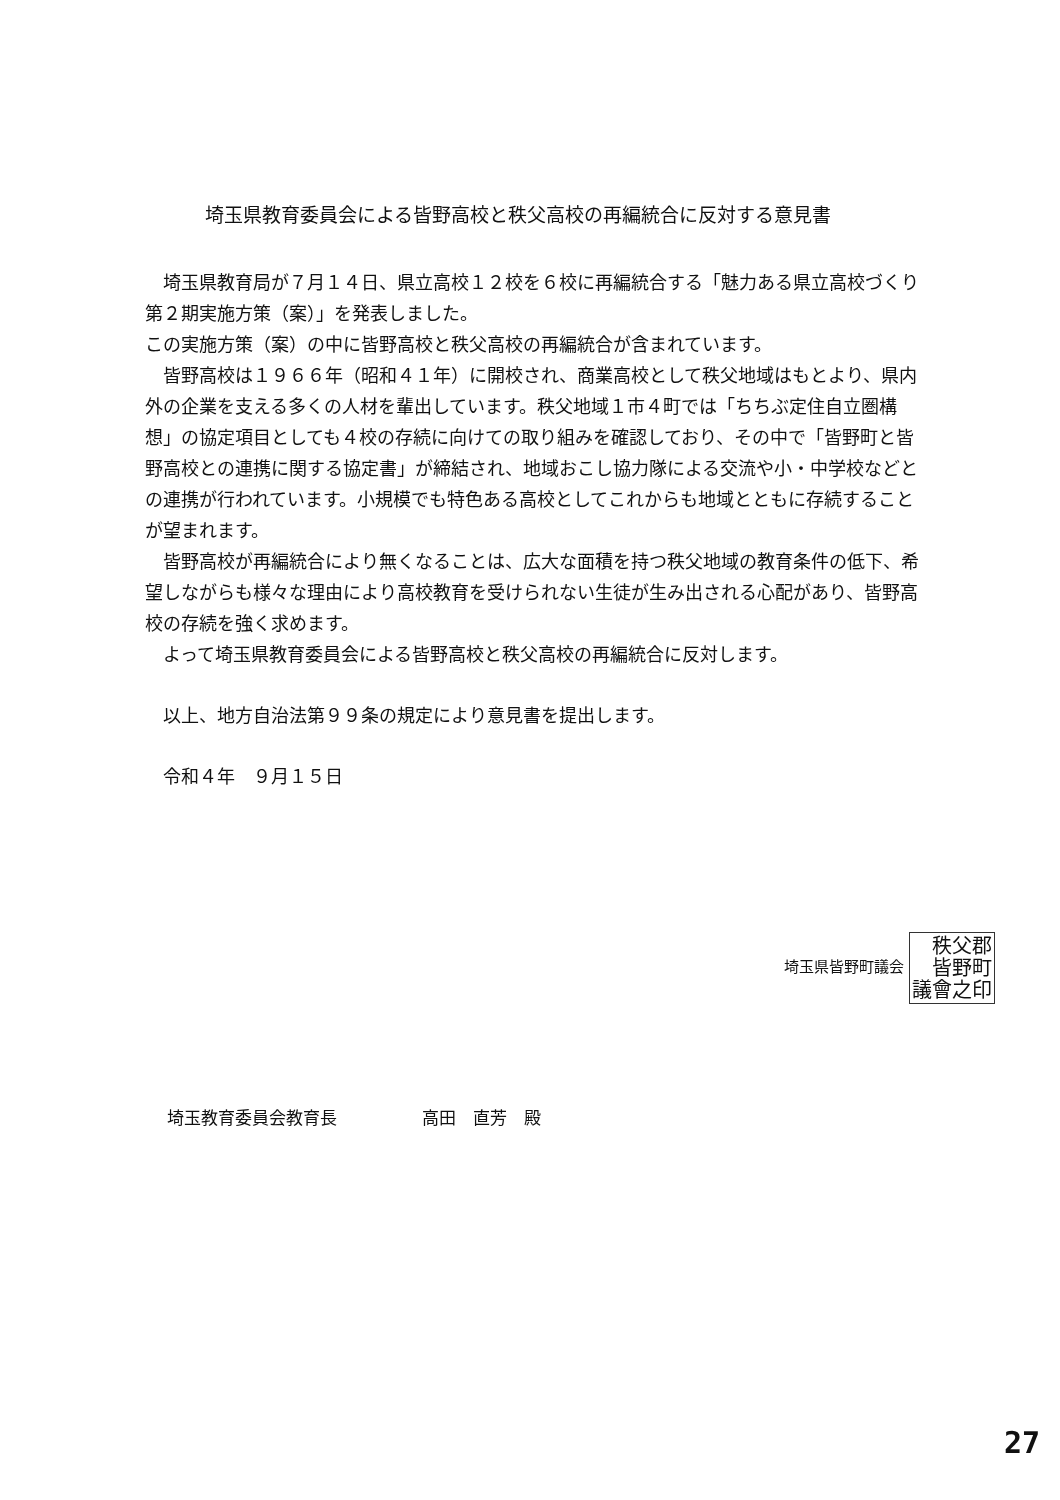埼玉県教育委員会による皆野高校と秩父高校の再編統合に反対する意見書
　埼玉県教育局が７月１４日、県立高校１２校を６校に再編統合する「魅力ある県立高校づくり第２期実施方策（案）」を発表しました。
この実施方策（案）の中に皆野高校と秩父高校の再編統合が含まれています。
　皆野高校は１９６６年（昭和４１年）に開校され、商業高校として秩父地域はもとより、県内外の企業を支える多くの人材を輩出しています。秩父地域１市４町では「ちちぶ定住自立圏構想」の協定項目としても４校の存続に向けての取り組みを確認しており、その中で「皆野町と皆野高校との連携に関する協定書」が締結され、地域おこし協力隊による交流や小・中学校などとの連携が行われています。小規模でも特色ある高校としてこれからも地域とともに存続することが望まれます。
　皆野高校が再編統合により無くなることは、広大な面積を持つ秩父地域の教育条件の低下、希望しながらも様々な理由により高校教育を受けられない生徒が生み出される心配があり、皆野高校の存続を強く求めます。
　よって埼玉県教育委員会による皆野高校と秩父高校の再編統合に反対します。
　以上、地方自治法第９９条の規定により意見書を提出します。
　令和４年　９月１５日
埼玉県皆野町議会 秩父郡
皆野町
議會之印
埼玉教育委員会教育長　　　　　高田　直芳　殿
27